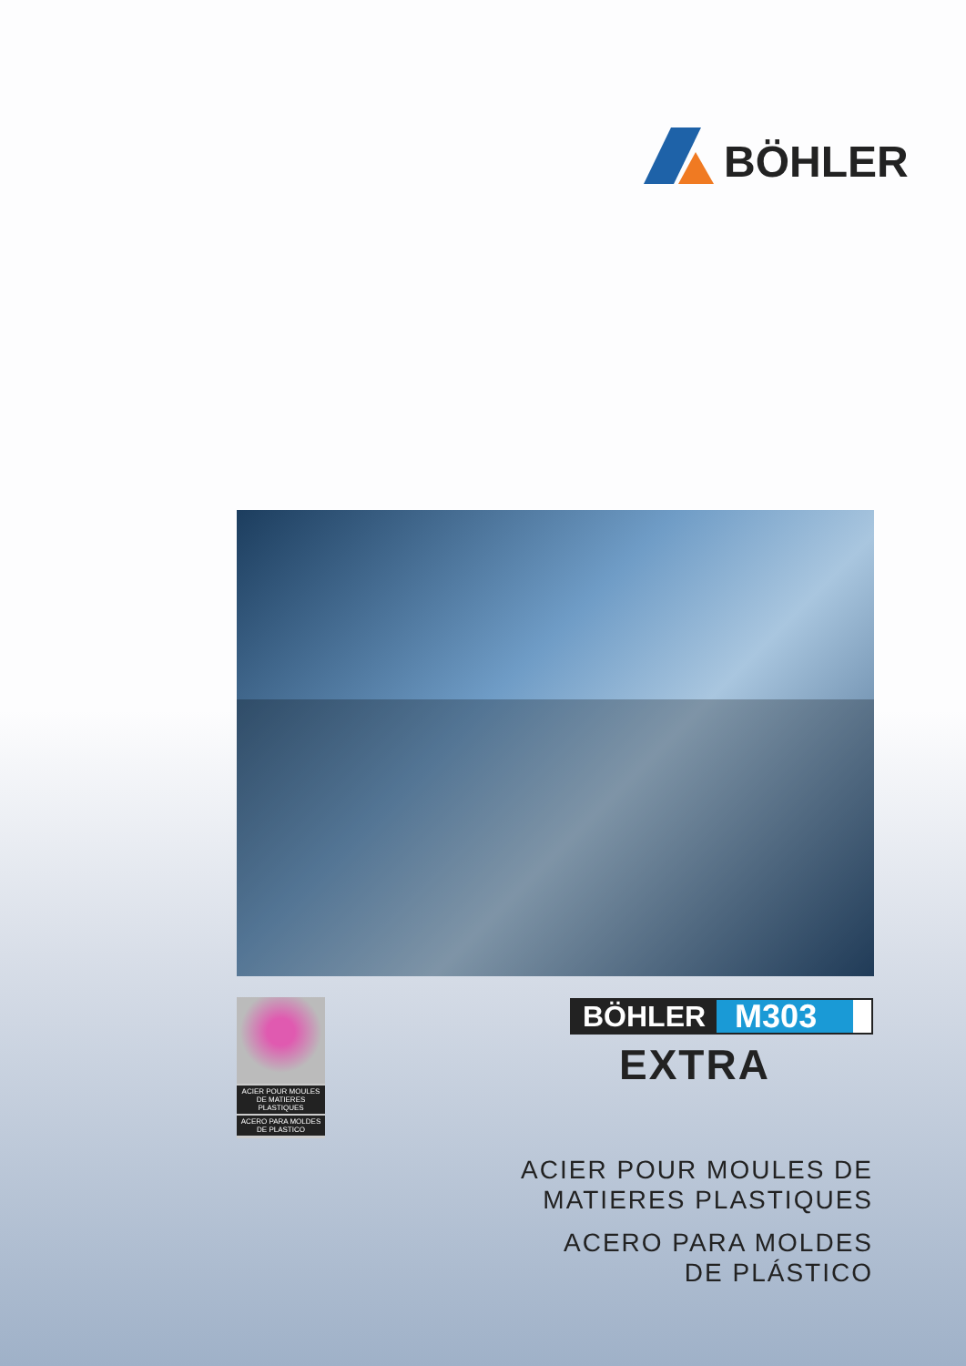BÖHLER
ACIER POUR MOULES DE MATIERES PLASTIQUES
ACERO PARA MOLDES DE PLASTICO
BÖHLER M303
EXTRA
ACIER POUR MOULES DE
MATIERES PLASTIQUES
ACERO PARA MOLDES
DE PLÁSTICO